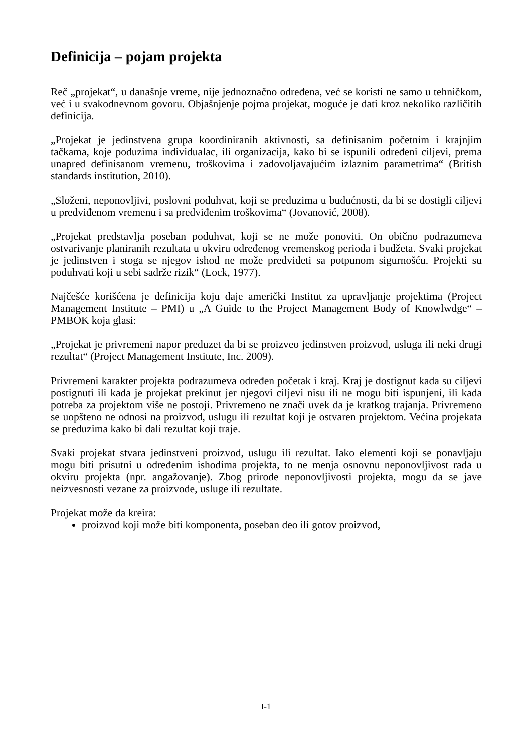Definicija – pojam projekta
Reč „projekat“, u današnje vreme, nije jednoznačno određena, već se koristi ne samo u tehničkom, već i u svakodnevnom govoru. Objašnjenje pojma projekat, moguće je dati kroz nekoliko različitih definicija.
„Projekat je jedinstvena grupa koordiniranih aktivnosti, sa definisanim početnim i krajnjim tačkama, koje poduzima individualac, ili organizacija, kako bi se ispunili određeni ciljevi, prema unapred definisanom vremenu, troškovima i zadovoljavajućim izlaznim parametrima“ (British standards institution, 2010).
„Složeni, neponovljivi, poslovni poduhvat, koji se preduzima u budućnosti, da bi se dostigli ciljevi u predviđenom vremenu i sa predviđenim troškovima“ (Jovanović, 2008).
„Projekat predstavlja poseban poduhvat, koji se ne može ponoviti. On obično podrazumeva ostvarivanje planiranih rezultata u okviru određenog vremenskog perioda i budžeta. Svaki projekat je jedinstven i stoga se njegov ishod ne može predvideti sa potpunom sigurnošću. Projekti su poduhvati koji u sebi sadrže rizik“ (Lock, 1977).
Najčešće korišćena je definicija koju daje američki Institut za upravljanje projektima (Project Management Institute – PMI) u „A Guide to the Project Management Body of Knowlwdge“ – PMBOK koja glasi:
„Projekat je privremeni napor preduzet da bi se proizveo jedinstven proizvod, usluga ili neki drugi rezultat“ (Project Management Institute, Inc. 2009).
Privremeni karakter projekta podrazumeva određen početak i kraj. Kraj je dostignut kada su ciljevi postignuti ili kada je projekat prekinut jer njegovi ciljevi nisu ili ne mogu biti ispunjeni, ili kada potreba za projektom više ne postoji. Privremeno ne znači uvek da je kratkog trajanja. Privremeno se uopšteno ne odnosi na proizvod, uslugu ili rezultat koji je ostvaren projektom. Većina projekata se preduzima kako bi dali rezultat koji traje.
Svaki projekat stvara jedinstveni proizvod, uslugu ili rezultat. Iako elementi koji se ponavljaju mogu biti prisutni u određenim ishodima projekta, to ne menja osnovnu neponovljivost rada u okviru projekta (npr. angažovanje). Zbog prirode neponovljivosti projekta, mogu da se jave neizvesnosti vezane za proizvode, usluge ili rezultate.
Projekat može da kreira:
proizvod koji može biti komponenta, poseban deo ili gotov proizvod,
I-1